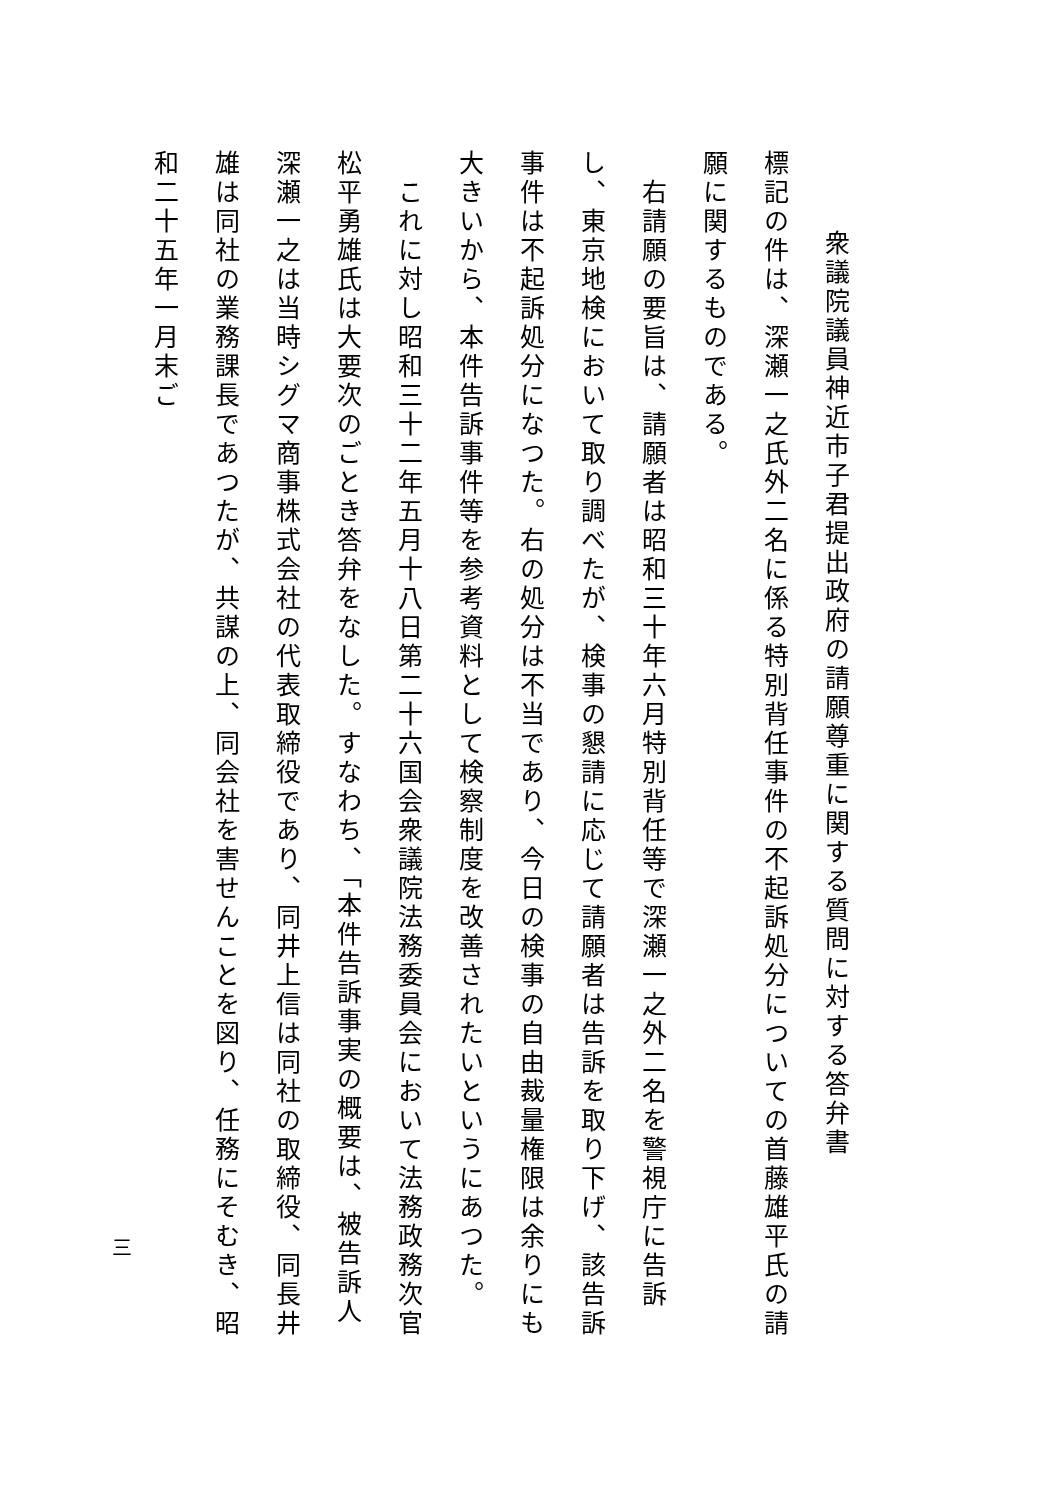衆議院議員神近市子君提出政府の請願尊重に関する質問に対する答弁書
標記の件は、深瀬一之氏外二名に係る特別背任事件の不起訴処分についての首藤雄平氏の請願に関するものである。
　右請願の要旨は、請願者は昭和三十年六月特別背任等で深瀬一之外二名を警視庁に告訴し、東京地検において取り調べたが、検事の懇請に応じて請願者は告訴を取り下げ、該告訴事件は不起訴処分になつた。右の処分は不当であり、今日の検事の自由裁量権限は余りにも大きいから、本件告訴事件等を参考資料として検察制度を改善されたいというにあつた。
　これに対し昭和三十二年五月十八日第二十六国会衆議院法務委員会において法務政務次官松平勇雄氏は大要次のごとき答弁をなした。すなわち、「本件告訴事実の概要は、被告訴人深瀬一之は当時シグマ商事株式会社の代表取締役であり、同井上信は同社の取締役、同長井雄は同社の業務課長であつたが、共謀の上、同会社を害せんことを図り、任務にそむき、昭和二十五年一月末ご
三